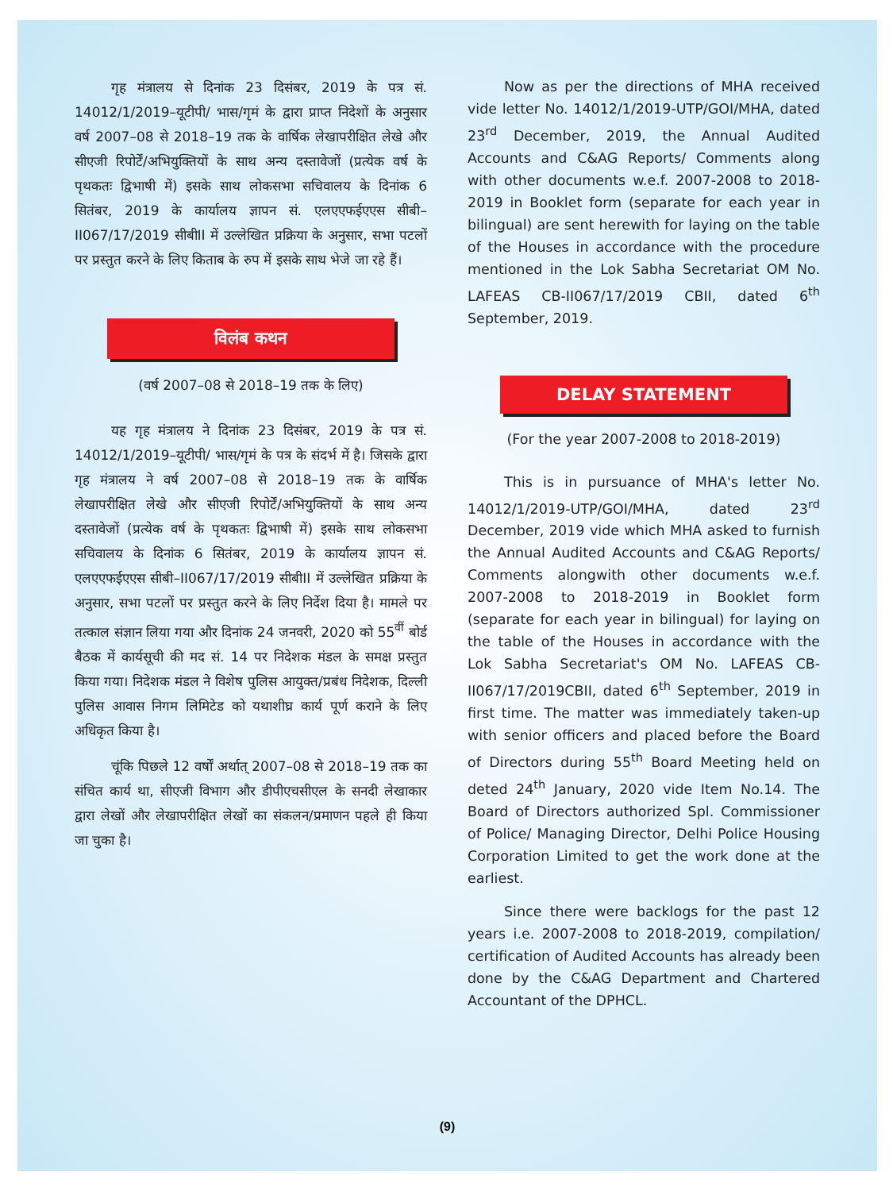गृह मंत्रालय से दिनांक 23 दिसंबर, 2019 के पत्र सं. 14012/1/2019–यूटीपी/ भास/गृमं के द्वारा प्राप्त निदेशों के अनुसार वर्ष 2007–08 से 2018–19 तक के वार्षिक लेखापरीक्षित लेखे और सीएजी रिपोर्टें/अभियुक्तियों के साथ अन्य दस्तावेजों (प्रत्येक वर्ष के पृथकतः द्विभाषी में) इसके साथ लोकसभा सचिवालय के दिनांक 6 सितंबर, 2019 के कार्यालय ज्ञापन सं. एलएएफईएएस सीबी–II067/17/2019 सीबीII में उल्लेखित प्रक्रिया के अनुसार, सभा पटलों पर प्रस्तुत करने के लिए किताब के रुप में इसके साथ भेजे जा रहे हैं।
विलंब कथन
(वर्ष 2007–08 से 2018–19 तक के लिए)
यह गृह मंत्रालय ने दिनांक 23 दिसंबर, 2019 के पत्र सं. 14012/1/2019–यूटीपी/ भास/गृमं के पत्र के संदर्भ में है। जिसके द्वारा गृह मंत्रालय ने वर्ष 2007–08 से 2018–19 तक के वार्षिक लेखापरीक्षित लेखे और सीएजी रिपोर्टें/अभियुक्तियों के साथ अन्य दस्तावेजों (प्रत्येक वर्ष के पृथकतः द्विभाषी में) इसके साथ लोकसभा सचिवालय के दिनांक 6 सितंबर, 2019 के कार्यालय ज्ञापन सं. एलएएफईएएस सीबी–II067/17/2019 सीबीII में उल्लेखित प्रक्रिया के अनुसार, सभा पटलों पर प्रस्तुत करने के लिए निर्देश दिया है। मामले पर तत्काल संज्ञान लिया गया और दिनांक 24 जनवरी, 2020 को 55<sup>वीं</sup> बोर्ड बैठक में कार्यसूची की मद सं. 14 पर निदेशक मंडल के समक्ष प्रस्तुत किया गया। निदेशक मंडल ने विशेष पुलिस आयुक्त/प्रबंध निदेशक, दिल्ली पुलिस आवास निगम लिमिटेड को यथाशीघ्र कार्य पूर्ण कराने के लिए अधिकृत किया है।
चूंकि पिछले 12 वर्षों अर्थात् 2007–08 से 2018–19 तक का संचित कार्य था, सीएजी विभाग और डीपीएचसीएल के सनदी लेखाकार द्वारा लेखों और लेखापरीक्षित लेखों का संकलन/प्रमाणन पहले ही किया जा चुका है।
Now as per the directions of MHA received vide letter No. 14012/1/2019-UTP/GOI/MHA, dated 23<sup>rd</sup> December, 2019, the Annual Audited Accounts and C&AG Reports/ Comments along with other documents w.e.f. 2007-2008 to 2018-2019 in Booklet form (separate for each year in bilingual) are sent herewith for laying on the table of the Houses in accordance with the procedure mentioned in the Lok Sabha Secretariat OM No. LAFEAS CB-II067/17/2019 CBII, dated 6<sup>th</sup> September, 2019.
DELAY STATEMENT
(For the year 2007-2008 to 2018-2019)
This is in pursuance of MHA's letter No. 14012/1/2019-UTP/GOI/MHA, dated 23<sup>rd</sup> December, 2019 vide which MHA asked to furnish the Annual Audited Accounts and C&AG Reports/ Comments alongwith other documents w.e.f. 2007-2008 to 2018-2019 in Booklet form (separate for each year in bilingual) for laying on the table of the Houses in accordance with the Lok Sabha Secretariat's OM No. LAFEAS CB-II067/17/2019CBII, dated 6<sup>th</sup> September, 2019 in first time. The matter was immediately taken-up with senior officers and placed before the Board of Directors during 55<sup>th</sup> Board Meeting held on deted 24<sup>th</sup> January, 2020 vide Item No.14. The Board of Directors authorized Spl. Commissioner of Police/ Managing Director, Delhi Police Housing Corporation Limited to get the work done at the earliest.
Since there were backlogs for the past 12 years i.e. 2007-2008 to 2018-2019, compilation/ certification of Audited Accounts has already been done by the C&AG Department and Chartered Accountant of the DPHCL.
(9)